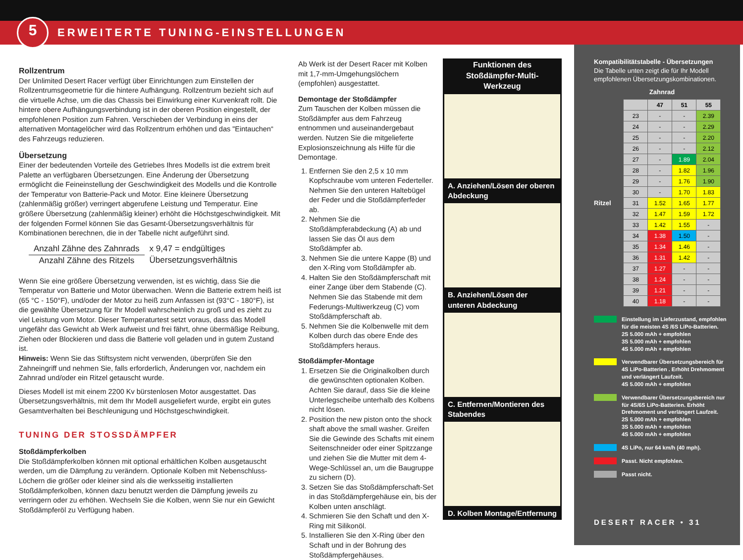5
ERWEITERTE TUNING-EINSTELLUNGEN
Rollzentrum
Der Unlimited Desert Racer verfügt über Einrichtungen zum Einstellen der Rollzentrumsgeometrie für die hintere Aufhängung. Rollzentrum bezieht sich auf die virtuelle Achse, um die das Chassis bei Einwirkung einer Kurvenkraft rollt. Die hintere obere Aufhängungsverbindung ist in der oberen Position eingestellt, der empfohlenen Position zum Fahren. Verschieben der Verbindung in eins der alternativen Montagelöcher wird das Rollzentrum erhöhen und das "Eintauchen“ des Fahrzeugs reduzieren.
Übersetzung
Einer der bedeutenden Vorteile des Getriebes Ihres Modells ist die extrem breit Palette an verfügbaren Übersetzungen. Eine Änderung der Übersetzung ermöglicht die Feineinstellung der Geschwindigkeit des Modells und die Kontrolle der Temperatur von Batterie-Pack und Motor. Eine kleinere Übersetzung (zahlenmäßig größer) verringert abgerufene Leistung und Temperatur. Eine größere Übersetzung (zahlenmäßig kleiner) erhöht die Höchstgeschwindigkeit. Mit der folgenden Formel können Sie das Gesamt-Übersetzungsverhältnis für Kombinationen berechnen, die in der Tabelle nicht aufgeführt sind.
Anzahl Zähne des Zahnrads
Anzahl Zähne des Ritzels
x 9,47 = endgültiges
Übersetzungsverhältnis
Wenn Sie eine größere Übersetzung verwenden, ist es wichtig, dass Sie die Temperatur von Batterie und Motor überwachen. Wenn die Batterie extrem heiß ist (65 °C - 150°F), und/oder der Motor zu heiß zum Anfassen ist (93°C - 180°F), ist die gewählte Übersetzung für Ihr Modell wahrscheinlich zu groß und es zieht zu viel Leistung vom Motor. Dieser Temperaturtest setzt voraus, dass das Modell ungefähr das Gewicht ab Werk aufweist und frei fährt, ohne übermäßige Reibung, Ziehen oder Blockieren und dass die Batterie voll geladen und in gutem Zustand ist.
Hinweis: Wenn Sie das Stiftsystem nicht verwenden, überprüfen Sie den Zahneingriff und nehmen Sie, falls erforderlich, Änderungen vor, nachdem ein Zahnrad und/oder ein Ritzel getauscht wurde.
Dieses Modell ist mit einem 2200 Kv bürstenlosen Motor ausgestattet. Das Übersetzungsverhältnis, mit dem Ihr Modell ausgeliefert wurde, ergibt ein gutes Gesamtverhalten bei Beschleunigung und Höchstgeschwindigkeit.
TUNING DER STOSSDÄMPFER
Stoßdämpferkolben
Die Stoßdämpferkolben können mit optional erhältlichen Kolben ausgetauscht werden, um die Dämpfung zu verändern. Optionale Kolben mit Nebenschluss-Löchern die größer oder kleiner sind als die werksseitig installierten Stoßdämpferkolben, können dazu benutzt werden die Dämpfung jeweils zu verringern oder zu erhöhen. Wechseln Sie die Kolben, wenn Sie nur ein Gewicht Stoßdämpferöl zu Verfügung haben.
Ab Werk ist der Desert Racer mit Kolben mit 1,7-mm-Umgehungslöchern (empfohlen) ausgestattet.
Demontage der Stoßdämpfer
Zum Tauschen der Kolben müssen die Stoßdämpfer aus dem Fahrzeug entnommen und auseinandergebaut werden. Nutzen Sie die mitgelieferte Explosionszeichnung als Hilfe für die Demontage.
1. Entfernen Sie den 2,5 x 10 mm Kopfschraube vom unteren Federteller. Nehmen Sie den unteren Haltebügel der Feder und die Stoßdämpferfeder ab.
2. Nehmen Sie die Stoßdämpferabdeckung (A) ab und lassen Sie das Öl aus dem Stoßdämpfer ab.
3. Nehmen Sie die untere Kappe (B) und den X-Ring vom Stoßdämpfer ab.
4. Halten Sie den Stoßdämpferschaft mit einer Zange über dem Stabende (C). Nehmen Sie das Stabende mit dem Federungs-Multiwerkzeug (C) vom Stoßdämpferschaft ab.
5. Nehmen Sie die Kolbenwelle mit dem Kolben durch das obere Ende des Stoßdämpfers heraus.
Stoßdämpfer-Montage
1. Ersetzen Sie die Originalkolben durch die gewünschten optionalen Kolben. Achten Sie darauf, dass Sie die kleine Unterlegscheibe unterhalb des Kolbens nicht lösen.
2. Position the new piston onto the shock shaft above the small washer. Greifen Sie die Gewinde des Schafts mit einem Seitenschneider oder einer Spitzzange und ziehen Sie die Mutter mit dem 4-Wege-Schlüssel an, um die Baugruppe zu sichern (D).
3. Setzen Sie das Stoßdämpferschaft-Set in das Stoßdämpfergehäuse ein, bis der Kolben unten anschlägt.
4. Schmieren Sie den Schaft und den X-Ring mit Silikonöl.
5. Installieren Sie den X-Ring über den Schaft und in der Bohrung des Stoßdämpfergehäuses.
Funktionen des Stoßdämpfer-Multi-Werkzeug
A. Anziehen/Lösen der oberen Abdeckung
B. Anziehen/Lösen der unteren Abdeckung
C. Entfernen/Montieren des Stabendes
D. Kolben Montage/Entfernung
Kompatibilitätstabelle - Übersetzungen
Die Tabelle unten zeigt die für Ihr Modell empfohlenen Übersetzungskombinationen.
Zahnrad
Ritzel
| | 47 | 51 | 55 |
| --- | --- | --- | --- |
| 23 | - | - | 2.39 |
| 24 | - | - | 2.29 |
| 25 | - | - | 2.20 |
| 26 | - | - | 2.12 |
| 27 | - | 1.89 | 2.04 |
| 28 | - | 1.82 | 1.96 |
| 29 | - | 1.76 | 1.90 |
| 30 | - | 1.70 | 1.83 |
| 31 | 1.52 | 1.65 | 1.77 |
| 32 | 1.47 | 1.59 | 1.72 |
| 33 | 1.42 | 1.55 | - |
| 34 | 1.38 | 1.50 | - |
| 35 | 1.34 | 1.46 | - |
| 36 | 1.31 | 1.42 | - |
| 37 | 1.27 | - | - |
| 38 | 1.24 | - | - |
| 39 | 1.21 | - | - |
| 40 | 1.18 | - | - |
Einstellung im Lieferzustand, empfohlen für die meisten 4S /6S LiPo-Batterien.
2S 5.000 mAh + empfohlen
3S 5.000 mAh + empfohlen
4S 5.000 mAh + empfohlen
Verwendbarer Übersetzungsbereich für 4S LiPo-Batterien . Erhöht Drehmoment und verlängert Laufzeit.
4S 5.000 mAh + empfohlen
Verwendbarer Übersetzungsbereich nur für 4S/6S LiPo-Batterien. Erhöht Drehmoment und verlängert Laufzeit.
2S 5.000 mAh + empfohlen
3S 5.000 mAh + empfohlen
4S 5.000 mAh + empfohlen
4S LiPo, nur 64 km/h (40 mph).
Passt. Nicht empfohlen.
Passt nicht.
DESERT RACER • 31